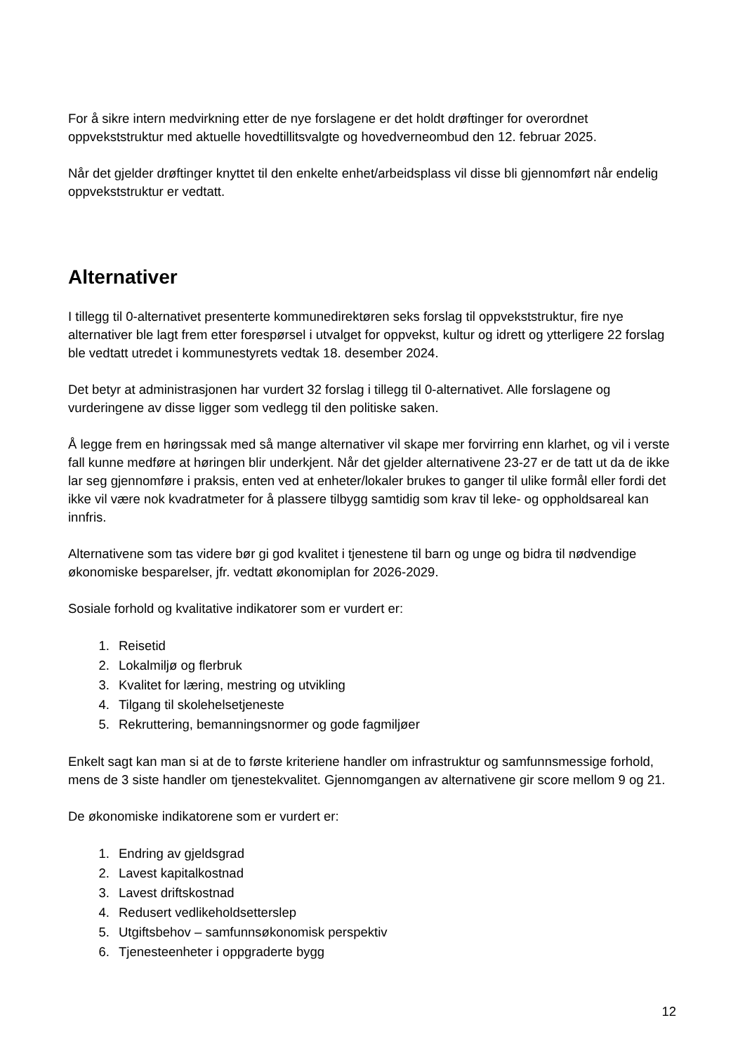For å sikre intern medvirkning etter de nye forslagene er det holdt drøftinger for overordnet oppvekststruktur med aktuelle hovedtillitsvalgte og hovedverneombud den 12. februar 2025.
Når det gjelder drøftinger knyttet til den enkelte enhet/arbeidsplass vil disse bli gjennomført når endelig oppvekststruktur er vedtatt.
Alternativer
I tillegg til 0-alternativet presenterte kommunedirektøren seks forslag til oppvekststruktur, fire nye alternativer ble lagt frem etter forespørsel i utvalget for oppvekst, kultur og idrett og ytterligere 22 forslag ble vedtatt utredet i kommunestyrets vedtak 18. desember 2024.
Det betyr at administrasjonen har vurdert 32 forslag i tillegg til 0-alternativet. Alle forslagene og vurderingene av disse ligger som vedlegg til den politiske saken.
Å legge frem en høringssak med så mange alternativer vil skape mer forvirring enn klarhet, og vil i verste fall kunne medføre at høringen blir underkjent. Når det gjelder alternativene 23-27 er de tatt ut da de ikke lar seg gjennomføre i praksis, enten ved at enheter/lokaler brukes to ganger til ulike formål eller fordi det ikke vil være nok kvadratmeter for å plassere tilbygg samtidig som krav til leke- og oppholdsareal kan innfris.
Alternativene som tas videre bør gi god kvalitet i tjenestene til barn og unge og bidra til nødvendige økonomiske besparelser, jfr. vedtatt økonomiplan for 2026-2029.
Sosiale forhold og kvalitative indikatorer som er vurdert er:
1. Reisetid
2. Lokalmiljø og flerbruk
3. Kvalitet for læring, mestring og utvikling
4. Tilgang til skolehelsetjeneste
5. Rekruttering, bemanningsnormer og gode fagmiljøer
Enkelt sagt kan man si at de to første kriteriene handler om infrastruktur og samfunnsmessige forhold, mens de 3 siste handler om tjenestekvalitet. Gjennomgangen av alternativene gir score mellom 9 og 21.
De økonomiske indikatorene som er vurdert er:
1. Endring av gjeldsgrad
2. Lavest kapitalkostnad
3. Lavest driftskostnad
4. Redusert vedlikeholdsetterslep
5. Utgiftsbehov – samfunnsøkonomisk perspektiv
6. Tjenesteenheter i oppgraderte bygg
12